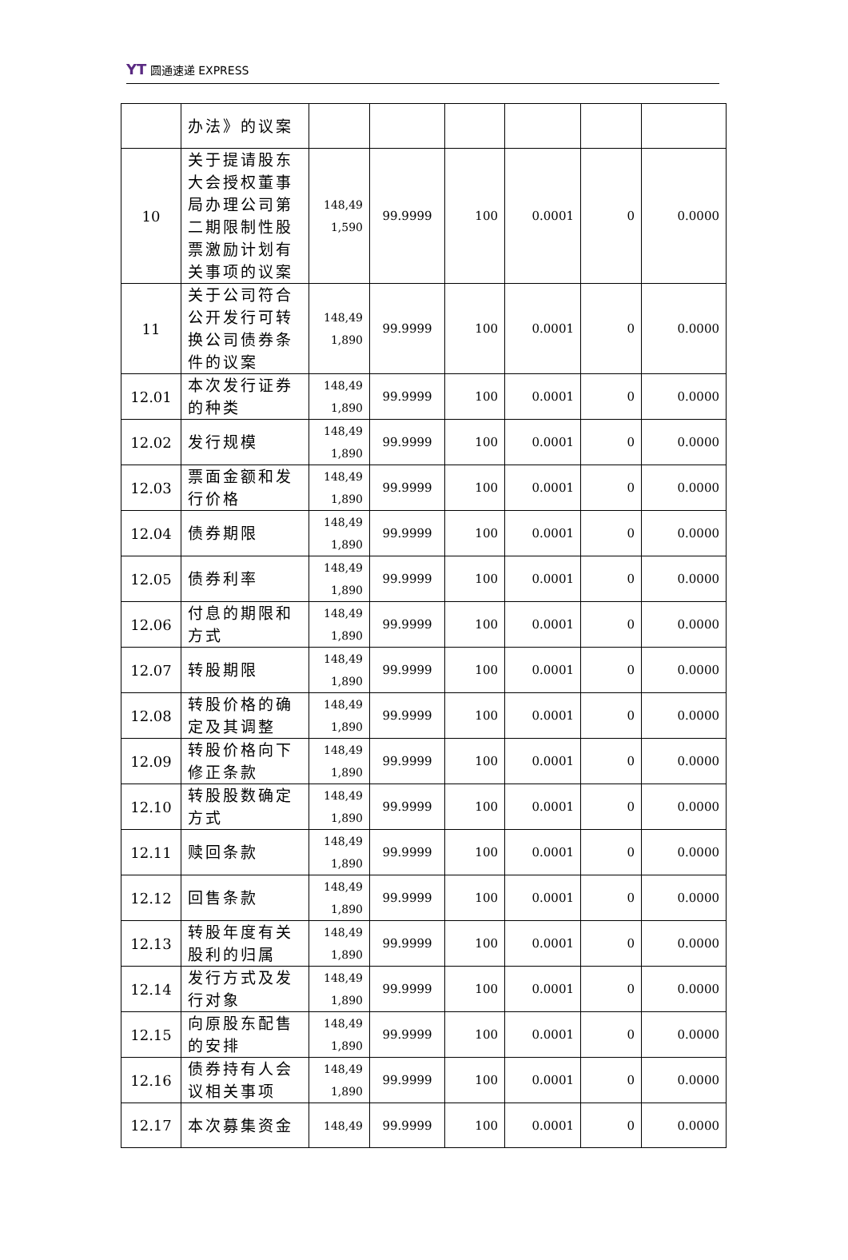YT 圆通速递 EXPRESS
| | 办法》的议案 | | | | | | |
| 10 | 关于提请股东大会授权董事局办理公司第二期限制性股票激励计划有关事项的议案 | 148,49 1,590 | 99.9999 | 100 | 0.0001 | 0 | 0.0000 |
| 11 | 关于公司符合公开发行可转换公司债券条件的议案 | 148,49 1,890 | 99.9999 | 100 | 0.0001 | 0 | 0.0000 |
| 12.01 | 本次发行证券的种类 | 148,49 1,890 | 99.9999 | 100 | 0.0001 | 0 | 0.0000 |
| 12.02 | 发行规模 | 148,49 1,890 | 99.9999 | 100 | 0.0001 | 0 | 0.0000 |
| 12.03 | 票面金额和发行价格 | 148,49 1,890 | 99.9999 | 100 | 0.0001 | 0 | 0.0000 |
| 12.04 | 债券期限 | 148,49 1,890 | 99.9999 | 100 | 0.0001 | 0 | 0.0000 |
| 12.05 | 债券利率 | 148,49 1,890 | 99.9999 | 100 | 0.0001 | 0 | 0.0000 |
| 12.06 | 付息的期限和方式 | 148,49 1,890 | 99.9999 | 100 | 0.0001 | 0 | 0.0000 |
| 12.07 | 转股期限 | 148,49 1,890 | 99.9999 | 100 | 0.0001 | 0 | 0.0000 |
| 12.08 | 转股价格的确定及其调整 | 148,49 1,890 | 99.9999 | 100 | 0.0001 | 0 | 0.0000 |
| 12.09 | 转股价格向下修正条款 | 148,49 1,890 | 99.9999 | 100 | 0.0001 | 0 | 0.0000 |
| 12.10 | 转股股数确定方式 | 148,49 1,890 | 99.9999 | 100 | 0.0001 | 0 | 0.0000 |
| 12.11 | 赎回条款 | 148,49 1,890 | 99.9999 | 100 | 0.0001 | 0 | 0.0000 |
| 12.12 | 回售条款 | 148,49 1,890 | 99.9999 | 100 | 0.0001 | 0 | 0.0000 |
| 12.13 | 转股年度有关股利的归属 | 148,49 1,890 | 99.9999 | 100 | 0.0001 | 0 | 0.0000 |
| 12.14 | 发行方式及发行对象 | 148,49 1,890 | 99.9999 | 100 | 0.0001 | 0 | 0.0000 |
| 12.15 | 向原股东配售的安排 | 148,49 1,890 | 99.9999 | 100 | 0.0001 | 0 | 0.0000 |
| 12.16 | 债券持有人会议相关事项 | 148,49 1,890 | 99.9999 | 100 | 0.0001 | 0 | 0.0000 |
| 12.17 | 本次募集资金 | 148,49 | 99.9999 | 100 | 0.0001 | 0 | 0.0000 |